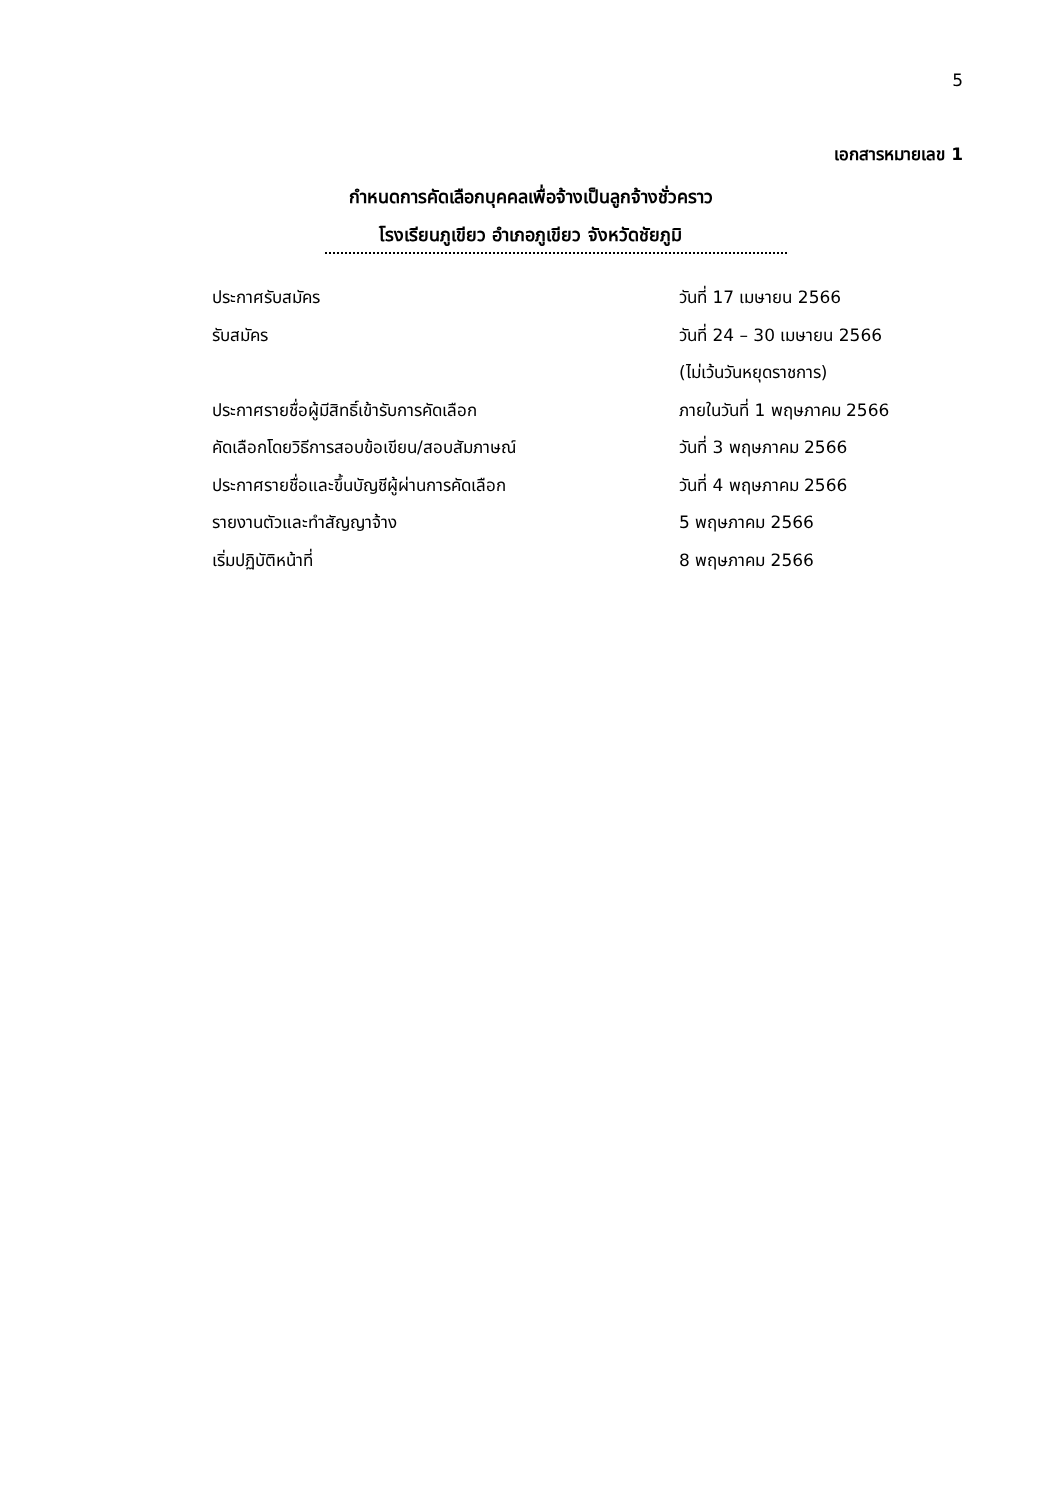5
เอกสารหมายเลข 1
กำหนดการคัดเลือกบุคคลเพื่อจ้างเป็นลูกจ้างชั่วคราว
โรงเรียนภูเขียว อำเภอภูเขียว จังหวัดชัยภูมิ
| ประกาศรับสมัคร | วันที่ 17 เมษายน 2566 |
| รับสมัคร | วันที่ 24 – 30 เมษายน 2566 |
| | (ไม่เว้นวันหยุดราชการ) |
| ประกาศรายชื่อผู้มีสิทธิ์เข้ารับการคัดเลือก | ภายในวันที่ 1 พฤษภาคม 2566 |
| คัดเลือกโดยวิธีการสอบข้อเขียน/สอบสัมภาษณ์ | วันที่ 3 พฤษภาคม 2566 |
| ประกาศรายชื่อและขึ้นบัญชีผู้ผ่านการคัดเลือก | วันที่ 4 พฤษภาคม 2566 |
| รายงานตัวและทำสัญญาจ้าง | 5 พฤษภาคม 2566 |
| เริ่มปฏิบัติหน้าที่ | 8 พฤษภาคม 2566 |